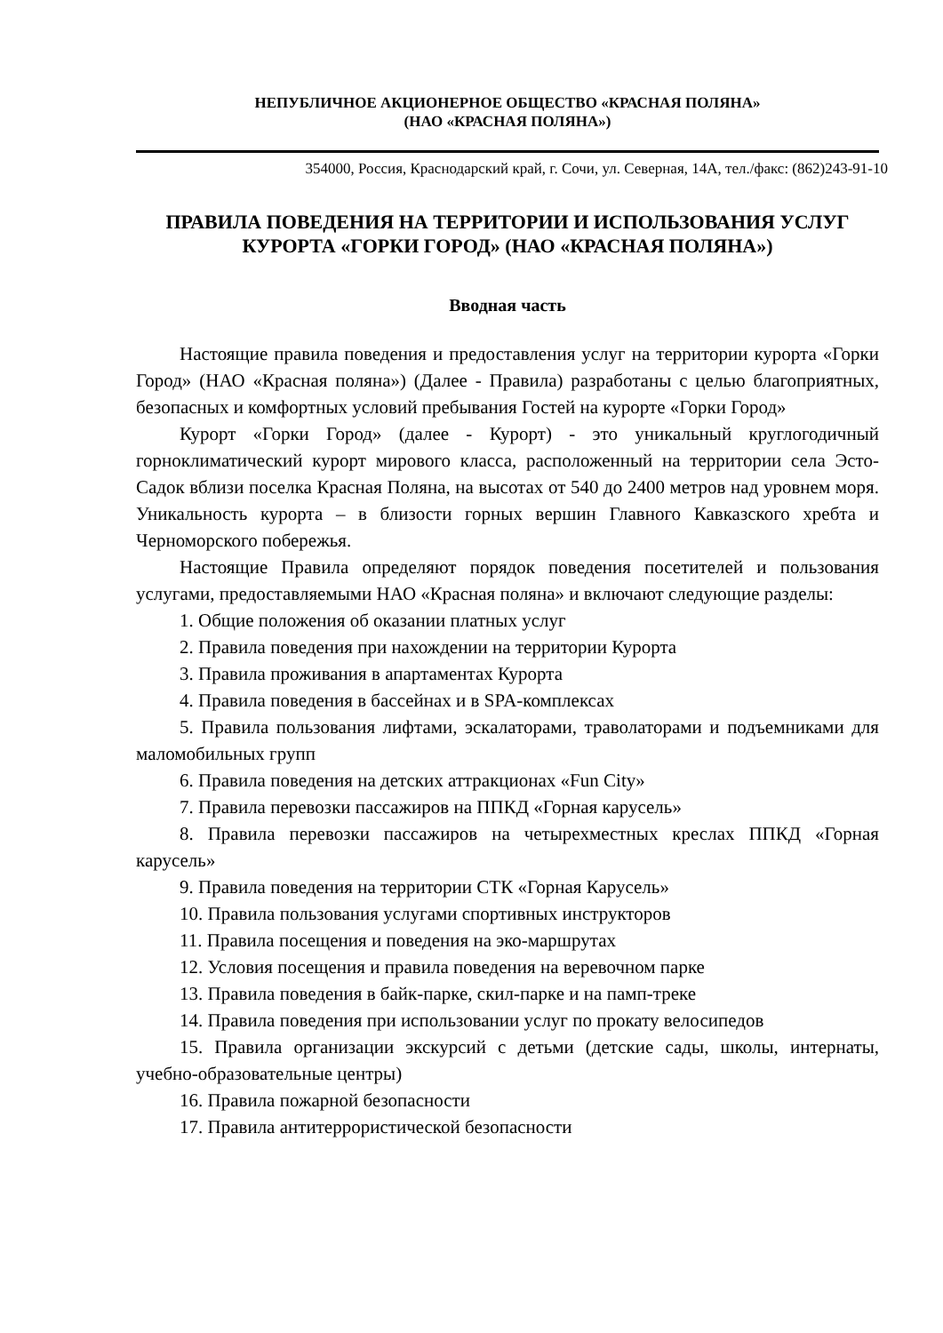НЕПУБЛИЧНОЕ АКЦИОНЕРНОЕ ОБЩЕСТВО «КРАСНАЯ ПОЛЯНА»
(НАО «КРАСНАЯ ПОЛЯНА»)
354000, Россия, Краснодарский край, г. Сочи, ул. Северная, 14А, тел./факс: (862)243-91-10
ПРАВИЛА ПОВЕДЕНИЯ НА ТЕРРИТОРИИ И ИСПОЛЬЗОВАНИЯ УСЛУГ КУРОРТА «ГОРКИ ГОРОД» (НАО «КРАСНАЯ ПОЛЯНА»)
Вводная часть
Настоящие правила поведения и предоставления услуг на территории курорта «Горки Город» (НАО «Красная поляна») (Далее - Правила) разработаны с целью благоприятных, безопасных и комфортных условий пребывания Гостей на курорте «Горки Город»
Курорт «Горки Город» (далее - Курорт) - это уникальный круглогодичный горноклиматический курорт мирового класса, расположенный на территории села Эсто-Садок вблизи поселка Красная Поляна, на высотах от 540 до 2400 метров над уровнем моря. Уникальность курорта – в близости горных вершин Главного Кавказского хребта и Черноморского побережья.
Настоящие Правила определяют порядок поведения посетителей и пользования услугами, предоставляемыми НАО «Красная поляна» и включают следующие разделы:
1. Общие положения об оказании платных услуг
2. Правила поведения при нахождении на территории Курорта
3. Правила проживания в апартаментах Курорта
4. Правила поведения в бассейнах и в SPA-комплексах
5. Правила пользования лифтами, эскалаторами, траволаторами и подъемниками для маломобильных групп
6. Правила поведения на детских аттракционах «Fun City»
7. Правила перевозки пассажиров на ППКД «Горная карусель»
8. Правила перевозки пассажиров на четырехместных креслах ППКД «Горная карусель»
9. Правила поведения на территории СТК «Горная Карусель»
10. Правила пользования услугами спортивных инструкторов
11. Правила посещения и поведения на эко-маршрутах
12. Условия посещения и правила поведения на веревочном парке
13. Правила поведения в байк-парке, скил-парке и на памп-треке
14. Правила поведения при использовании услуг по прокату велосипедов
15. Правила организации экскурсий с детьми (детские сады, школы, интернаты, учебно-образовательные центры)
16. Правила пожарной безопасности
17. Правила антитеррористической безопасности